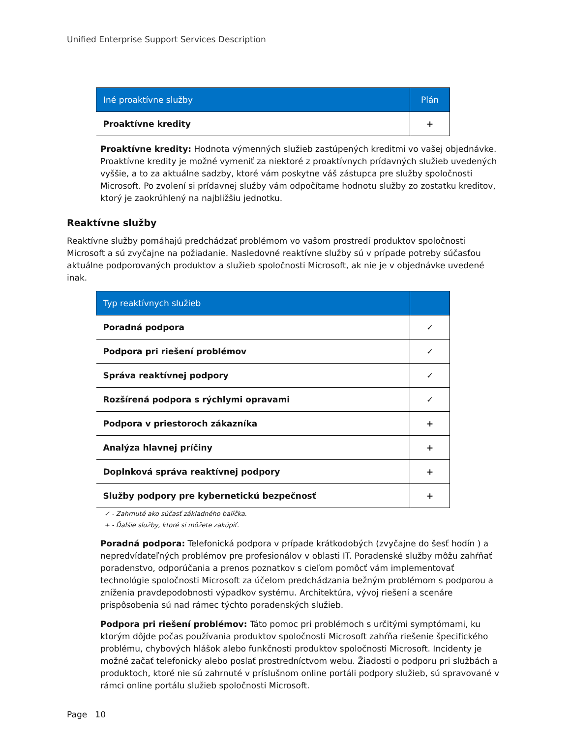Unified Enterprise Support Services Description
| Iné proaktívne služby | Plán |
| --- | --- |
| Proaktívne kredity | + |
Proaktívne kredity: Hodnota výmenných služieb zastúpených kreditmi vo vašej objednávke. Proaktívne kredity je možné vymeniť za niektoré z proaktívnych prídavných služieb uvedených vyššie, a to za aktuálne sadzby, ktoré vám poskytne váš zástupca pre služby spoločnosti Microsoft. Po zvolení si prídavnej služby vám odpočítame hodnotu služby zo zostatku kreditov, ktorý je zaokrúhlený na najbližšiu jednotku.
Reaktívne služby
Reaktívne služby pomáhajú predchádzať problémom vo vašom prostredí produktov spoločnosti Microsoft a sú zvyčajne na požiadanie. Nasledovné reaktívne služby sú v prípade potreby súčasťou aktuálne podporovaných produktov a služieb spoločnosti Microsoft, ak nie je v objednávke uvedené inak.
| Typ reaktívnych služieb | |
| --- | --- |
| Poradná podpora | ✓ |
| Podpora pri riešení problémov | ✓ |
| Správa reaktívnej podpory | ✓ |
| Rozšírená podpora s rýchlymi opravami | ✓ |
| Podpora v priestoroch zákazníka | + |
| Analýza hlavnej príčiny | + |
| Doplnková správa reaktívnej podpory | + |
| Služby podpory pre kybernetickú bezpečnosť | + |
✓ - Zahrnuté ako súčasť základného balíčka.
+ - Ďalšie služby, ktoré si môžete zakúpiť.
Poradná podpora: Telefonická podpora v prípade krátkodobých (zvyčajne do šesť hodín ) a nepredvídateľných problémov pre profesionálov v oblasti IT. Poradenské služby môžu zahŕňať poradenstvo, odporúčania a prenos poznatkov s cieľom pomôcť vám implementovať technológie spoločnosti Microsoft za účelom predchádzania bežným problémom s podporou a zníženia pravdepodobnosti výpadkov systému. Architektúra, vývoj riešení a scenáre prispôsobenia sú nad rámec týchto poradenských služieb.
Podpora pri riešení problémov: Táto pomoc pri problémoch s určitými symptómami, ku ktorým dôjde počas používania produktov spoločnosti Microsoft zahŕňa riešenie špecifického problému, chybových hlášok alebo funkčnosti produktov spoločnosti Microsoft. Incidenty je možné začať telefonicky alebo poslať prostredníctvom webu. Žiadosti o podporu pri službách a produktoch, ktoré nie sú zahrnuté v príslušnom online portáli podpory služieb, sú spravované v rámci online portálu služieb spoločnosti Microsoft.
Page 10